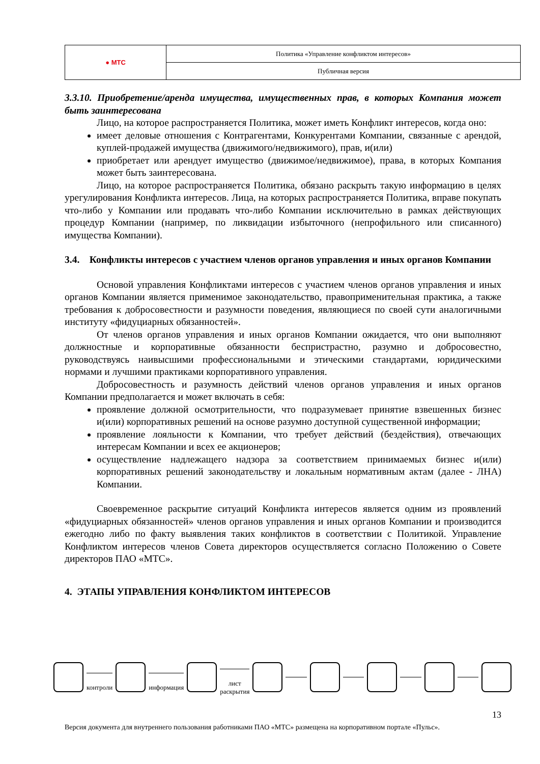| ● МТС | Политика «Управление конфликтом интересов» |
| | Публичная версия |
3.3.10. Приобретение/аренда имущества, имущественных прав, в которых Компания может быть заинтересована
Лицо, на которое распространяется Политика, может иметь Конфликт интересов, когда оно:
имеет деловые отношения с Контрагентами, Конкурентами Компании, связанные с арендой, куплей-продажей имущества (движимого/недвижимого), прав, и(или)
приобретает или арендует имущество (движимое/недвижимое), права, в которых Компания может быть заинтересована.
Лицо, на которое распространяется Политика, обязано раскрыть такую информацию в целях урегулирования Конфликта интересов. Лица, на которых распространяется Политика, вправе покупать что-либо у Компании или продавать что-либо Компании исключительно в рамках действующих процедур Компании (например, по ликвидации избыточного (непрофильного или списанного) имущества Компании).
3.4. Конфликты интересов с участием членов органов управления и иных органов Компании
Основой управления Конфликтами интересов с участием членов органов управления и иных органов Компании является применимое законодательство, правоприменительная практика, а также требования к добросовестности и разумности поведения, являющиеся по своей сути аналогичными институту «фидуциарных обязанностей».
От членов органов управления и иных органов Компании ожидается, что они выполняют должностные и корпоративные обязанности беспристрастно, разумно и добросовестно, руководствуясь наивысшими профессиональными и этическими стандартами, юридическими нормами и лучшими практиками корпоративного управления.
Добросовестность и разумность действий членов органов управления и иных органов Компании предполагается и может включать в себя:
проявление должной осмотрительности, что подразумевает принятие взвешенных бизнес и(или) корпоративных решений на основе разумно доступной существенной информации;
проявление лояльности к Компании, что требует действий (бездействия), отвечающих интересам Компании и всех ее акционеров;
осуществление надлежащего надзора за соответствием принимаемых бизнес и(или) корпоративных решений законодательству и локальным нормативным актам (далее - ЛНА) Компании.
Своевременное раскрытие ситуаций Конфликта интересов является одним из проявлений «фидуциарных обязанностей» членов органов управления и иных органов Компании и производится ежегодно либо по факту выявления таких конфликтов в соответствии с Политикой. Управление Конфликтом интересов членов Совета директоров осуществляется согласно Положению о Совете директоров ПАО «МТС».
4. ЭТАПЫ УПРАВЛЕНИЯ КОНФЛИКТОМ ИНТЕРЕСОВ
контроли информация лист раскрытия
13
Версия документа для внутреннего пользования работниками ПАО «МТС» размещена на корпоративном портале «Пульс».